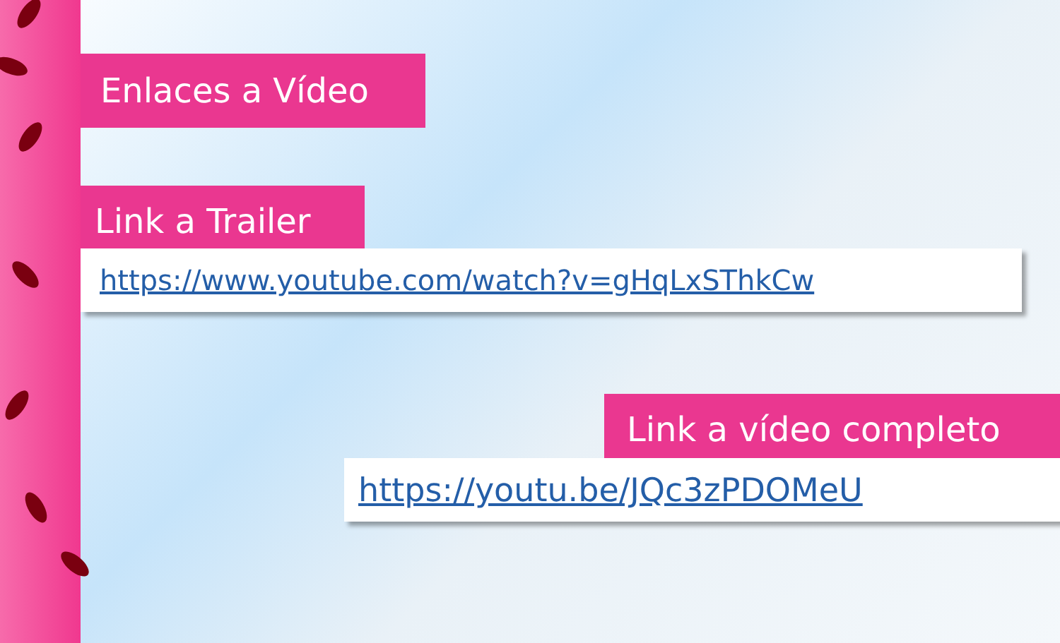Enlaces a Vídeo
Link a Trailer
https://www.youtube.com/watch?v=gHqLxSThkCw
Link a vídeo completo
https://youtu.be/JQc3zPDOMeU